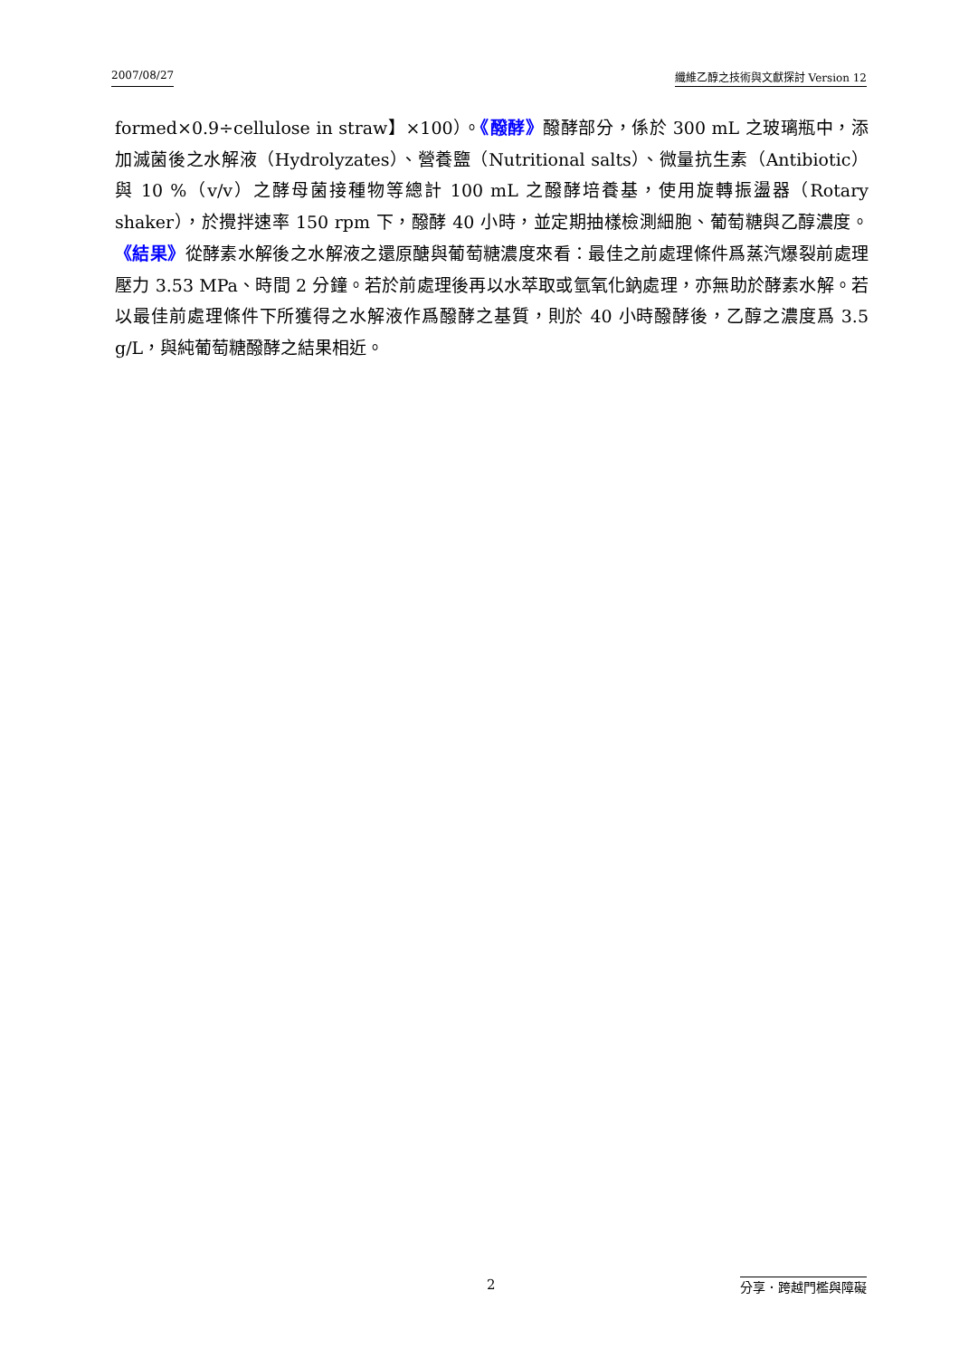2007/08/27 纖維乙醇之技術與文獻探討 Version 12
formed×0.9÷cellulose in straw】×100）。《醱酵》醱酵部分，係於 300 mL 之玻璃瓶中，添加滅菌後之水解液（Hydrolyzates）、營養鹽（Nutritional salts）、微量抗生素（Antibiotic）與 10 %（v/v）之酵母菌接種物等總計 100 mL 之醱酵培養基，使用旋轉振盪器（Rotary shaker），於攪拌速率 150 rpm 下，醱酵 40 小時，並定期抽樣檢測細胞、葡萄糖與乙醇濃度。《結果》從酵素水解後之水解液之還原醣與葡萄糖濃度來看：最佳之前處理條件爲蒸汽爆裂前處理壓力 3.53 MPa、時間 2 分鐘。若於前處理後再以水萃取或氫氧化鈉處理，亦無助於酵素水解。若以最佳前處理條件下所獲得之水解液作爲醱酵之基質，則於 40 小時醱酵後，乙醇之濃度爲 3.5 g/L，與純葡萄糖醱酵之結果相近。
2 分享．跨越門檻與障礙